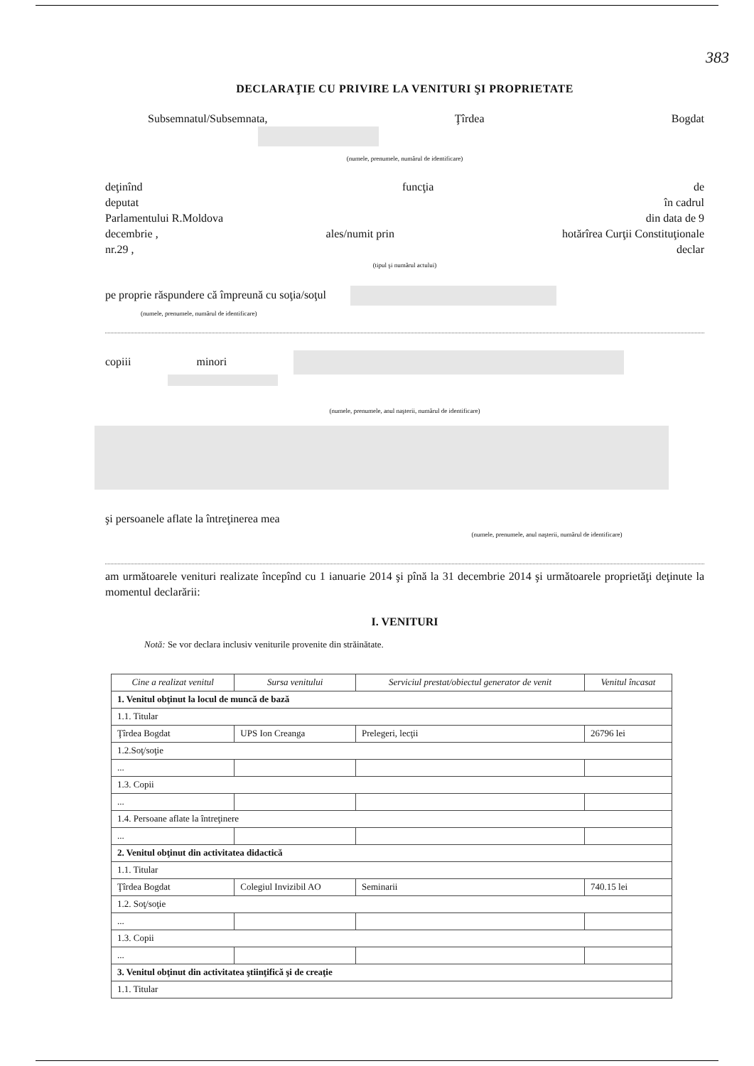383
DECLARAŢIE CU PRIVIRE LA VENITURI ŞI PROPRIETATE
Subsemnatul/Subsemnata, Ţîrdea Bogdat
(numele, prenumele, numărul de identificare)
deţinînd funcţia de
deputat în cadrul
Parlamentului R.Moldova din data de 9
decembrie , ales/numit prin hotărîrea Curţii Constituţionale
nr.29 , declar
(tipul şi numărul actului)
pe proprie răspundere că împreună cu soţia/soţul
(numele, prenumele, numărul de identificare)
copiii minori
(numele, prenumele, anul naşterii, numărul de identificare)
şi persoanele aflate la întreţinerea mea
(numele, prenumele, anul naşterii, numărul de identificare)
am următoarele venituri realizate începînd cu 1 ianuarie 2014 şi pînă la 31 decembrie 2014 şi următoarele proprietăţi deţinute la momentul declarării:
I. VENITURI
Notă: Se vor declara inclusiv veniturile provenite din străinătate.
| Cine a realizat venitul | Sursa venitului | Serviciul prestat/obiectul generator de venit | Venitul încasat |
| --- | --- | --- | --- |
| 1. Venitul obţinut la locul de muncă de bază | | | |
| 1.1. Titular | | | |
| Ţîrdea Bogdat | UPS Ion Creanga | Prelegeri, lecţii | 26796 lei |
| 1.2.Soţ/soţie | | | |
| ... | | | |
| 1.3. Copii | | | |
| ... | | | |
| 1.4. Persoane aflate la întreţinere | | | |
| ... | | | |
| 2. Venitul obţinut din activitatea didactică | | | |
| 1.1. Titular | | | |
| Ţîrdea Bogdat | Colegiul Invizibil AO | Seminarii | 740.15 lei |
| 1.2. Soţ/soţie | | | |
| ... | | | |
| 1.3. Copii | | | |
| ... | | | |
| 3. Venitul obţinut din activitatea ştiinţifică şi de creaţie | | | |
| 1.1. Titular | | | |